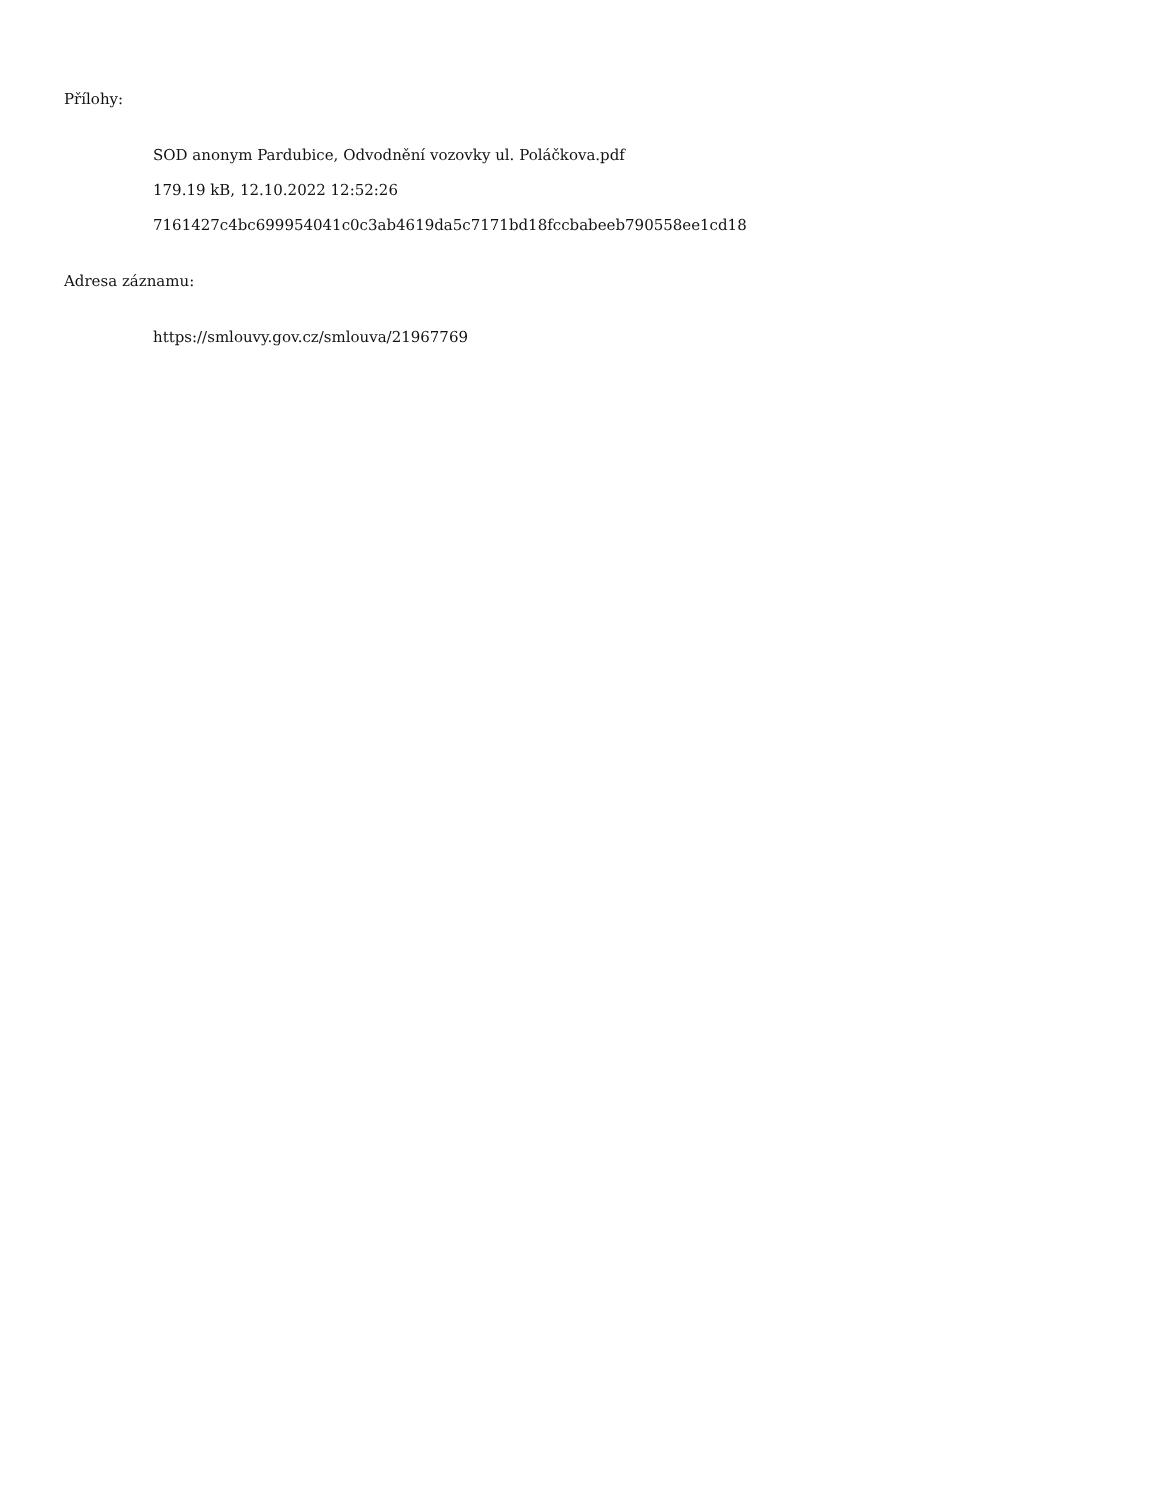Přílohy:
SOD anonym Pardubice, Odvodnění vozovky ul. Poláčkova.pdf
179.19 kB, 12.10.2022 12:52:26
7161427c4bc699954041c0c3ab4619da5c7171bd18fccbabeeb790558ee1cd18
Adresa záznamu:
https://smlouvy.gov.cz/smlouva/21967769